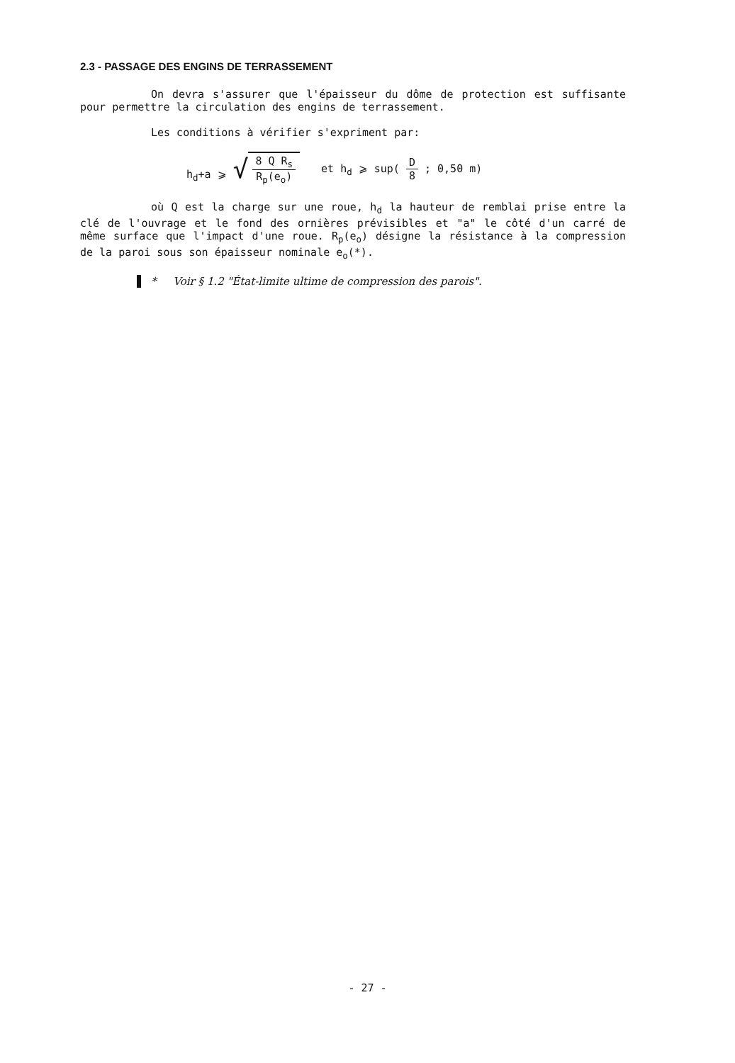2.3 - PASSAGE DES ENGINS DE TERRASSEMENT
On devra s'assurer que l'épaisseur du dôme de protection est suffisante pour permettre la circulation des engins de terrassement.
Les conditions à vérifier s'expriment par:
h<sub>d</sub>+a ⩾ √ 8 Q R<sub>s</sub> R<sub>p</sub>(e<sub>o</sub>) et h<sub>d</sub> ⩾ sup( D 8 ; 0,50 m)
où Q est la charge sur une roue, h<sub>d</sub> la hauteur de remblai prise entre la clé de l'ouvrage et le fond des ornières prévisibles et "a" le côté d'un carré de même surface que l'impact d'une roue. R<sub>p</sub>(e<sub>o</sub>) désigne la résistance à la compression de la paroi sous son épaisseur nominale e<sub>o</sub>(*).
* Voir § 1.2 "État-limite ultime de compression des parois".
- 27 -